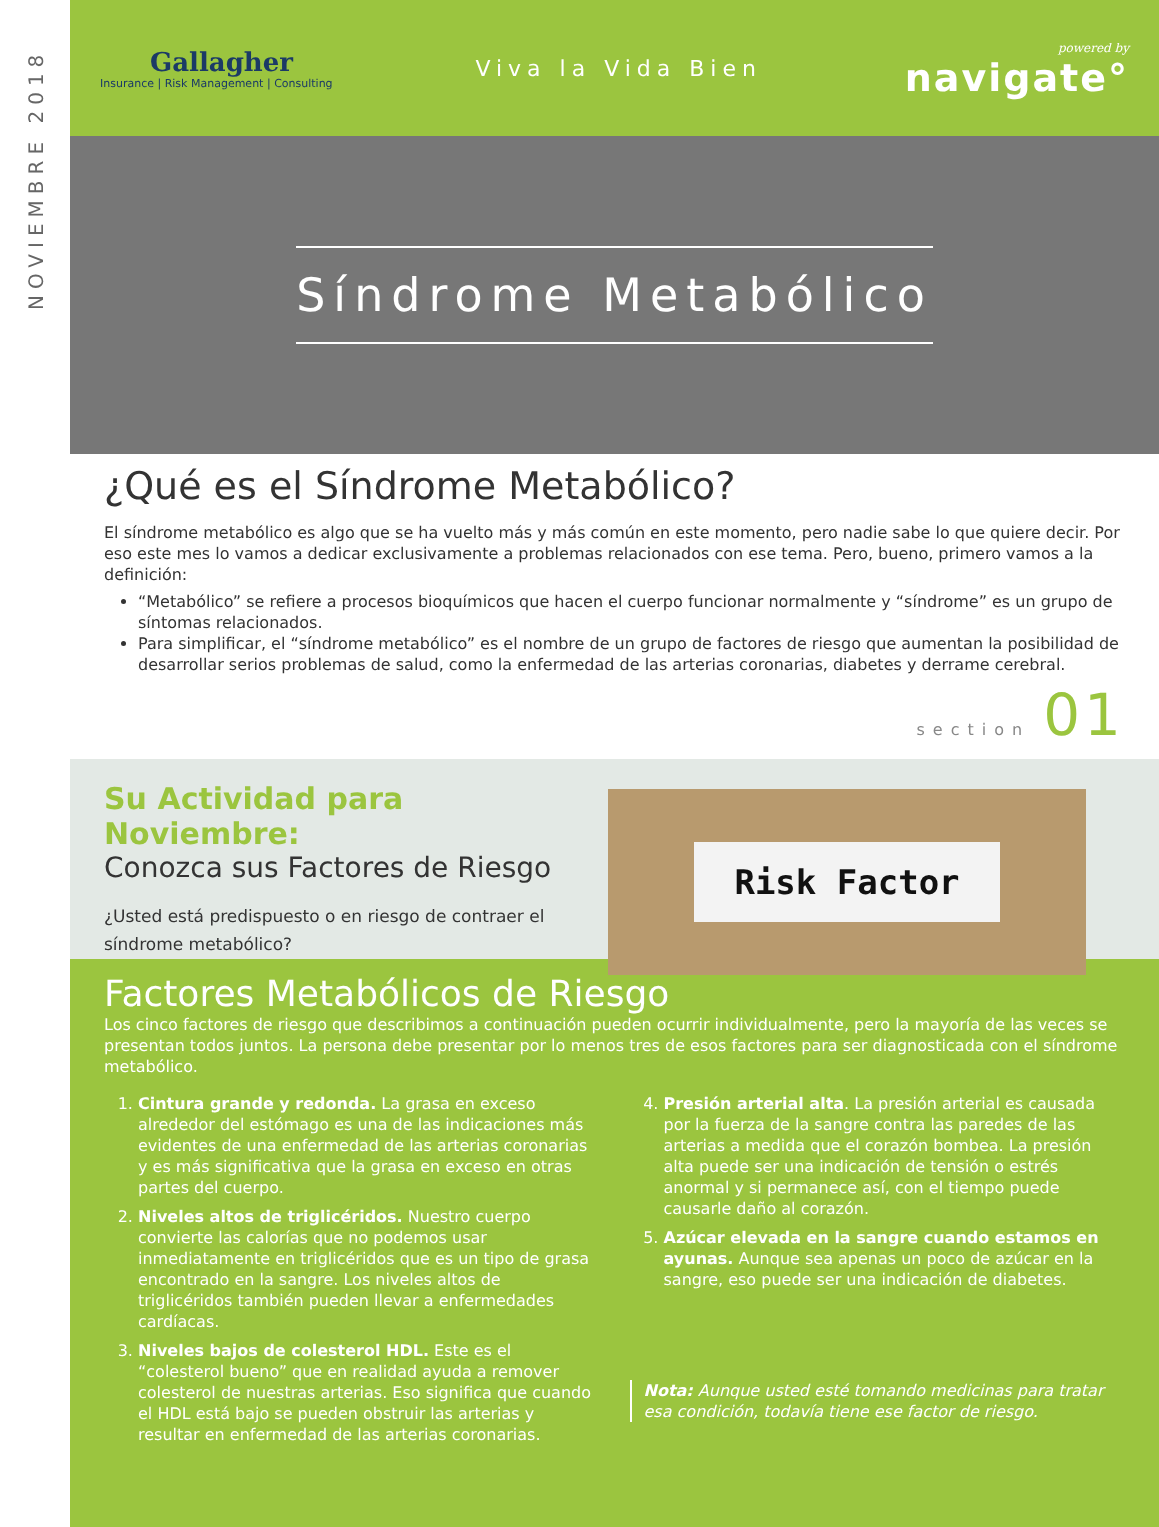NOVIEMBRE 2018
Gallagher
Insurance | Risk Management | Consulting
Viva la Vida Bien
powered by
navigate°
Síndrome Metabólico
¿Qué es el Síndrome Metabólico?
El síndrome metabólico es algo que se ha vuelto más y más común en este momento, pero nadie sabe lo que quiere decir. Por eso este mes lo vamos a dedicar exclusivamente a problemas relacionados con ese tema. Pero, bueno, primero vamos a la definición:
“Metabólico” se refiere a procesos bioquímicos que hacen el cuerpo funcionar normalmente y “síndrome” es un grupo de síntomas relacionados.
Para simplificar, el “síndrome metabólico” es el nombre de un grupo de factores de riesgo que aumentan la posibilidad de desarrollar serios problemas de salud, como la enfermedad de las arterias coronarias, diabetes y derrame cerebral.
section 01
Su Actividad para Noviembre:
Conozca sus Factores de Riesgo
¿Usted está predispuesto o en riesgo de contraer el síndrome metabólico?
Risk Factor
Factores Metabólicos de Riesgo
Los cinco factores de riesgo que describimos a continuación pueden ocurrir individualmente, pero la mayoría de las veces se presentan todos juntos. La persona debe presentar por lo menos tres de esos factores para ser diagnosticada con el síndrome metabólico.
1. Cintura grande y redonda. La grasa en exceso alrededor del estómago es una de las indicaciones más evidentes de una enfermedad de las arterias coronarias y es más significativa que la grasa en exceso en otras partes del cuerpo.
2. Niveles altos de triglicéridos. Nuestro cuerpo convierte las calorías que no podemos usar inmediatamente en triglicéridos que es un tipo de grasa encontrado en la sangre. Los niveles altos de triglicéridos también pueden llevar a enfermedades cardíacas.
3. Niveles bajos de colesterol HDL. Este es el “colesterol bueno” que en realidad ayuda a remover colesterol de nuestras arterias. Eso significa que cuando el HDL está bajo se pueden obstruir las arterias y resultar en enfermedad de las arterias coronarias.
4. Presión arterial alta. La presión arterial es causada por la fuerza de la sangre contra las paredes de las arterias a medida que el corazón bombea. La presión alta puede ser una indicación de tensión o estrés anormal y si permanece así, con el tiempo puede causarle daño al corazón.
5. Azúcar elevada en la sangre cuando estamos en ayunas. Aunque sea apenas un poco de azúcar en la sangre, eso puede ser una indicación de diabetes.
Nota: Aunque usted esté tomando medicinas para tratar esa condición, todavía tiene ese factor de riesgo.